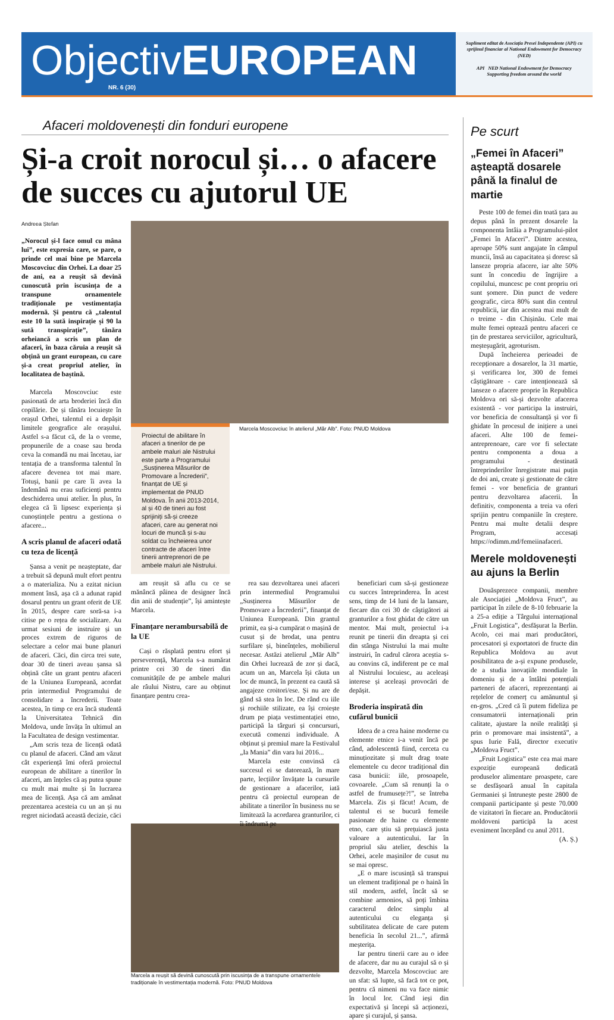ObjectivEUROPEAN
NR. 6 (30)
Supliment editat de Asociația Presei Independente (API) cu sprijinul financiar al National Endowment for Democracy (NED)
API NED National Endowment for Democracy
Supporting freedom around the world
Afaceri moldovenești din fonduri europene
Și-a croit norocul și… o afacere de succes cu ajutorul UE
Andreea Ștefan
„Norocul și-l face omul cu mâna lui”, este expresia care, se pare, o prinde cel mai bine pe Marcela Moscovciuc din Orhei. La doar 25 de ani, ea a reușit să devină cunoscută prin iscusința de a transpune ornamentele tradiționale pe vestimentația modernă. Și pentru că „talentul este 10 la sută inspirație și 90 la sută transpirație”, tânăra orheiancă a scris un plan de afaceri, în baza căruia a reușit să obțină un grant european, cu care și-a creat propriul atelier, în localitatea de baștină.
Marcela Moscovciuc este pasionată de arta broderiei încă din copilărie. De și tânăra locuiește în orașul Orhei, talentul ei a depășit limitele geografice ale orașului. Astfel s-a făcut că, de la o vreme, propunerile de a coase sau broda ceva la comandă nu mai încetau, iar tentația de a transforma talentul în afacere devenea tot mai mare. Totuși, banii pe care îi avea la îndemână nu erau suficienți pentru deschiderea unui atelier. În plus, în elegea că îi lipsesc experiența și cunoștințele pentru a gestiona o afacere...
A scris planul de afaceri odată cu teza de licență
Șansa a venit pe neașteptate, dar a trebuit să depună mult efort pentru a o materializa. Nu a ezitat niciun moment însă, așa că a adunat rapid dosarul pentru un grant oferit de UE în 2015, despre care soră-sa i-a citise pe o rețea de socializare. Au urmat sesiuni de instruire și un proces extrem de riguros de selectare a celor mai bune planuri de afaceri. Căci, din circa trei sute, doar 30 de tineri aveau șansa să obțină câte un grant pentru afaceri de la Uniunea Europeană, acordat prin intermediul Programului de consolidare a încrederii. Toate acestea, în timp ce era încă studentă la Universitatea Tehnică din Moldova, unde învăța în ultimul an la Facultatea de design vestimentar.
„Am scris teza de licență odată cu planul de afaceri. Când am văzut cât experiență îmi oferă proiectul european de abilitare a tinerilor în afaceri, am înțeles că aș putea spune cu mult mai multe și în lucrarea mea de licență. Așa că am amânat prezentarea acesteia cu un an și nu regret niciodată această decizie, căci
Proiectul de abilitare în afaceri a tinerilor de pe ambele maluri ale Nistrului este parte a Programului „Susținerea Măsurilor de Promovare a Încrederii”, finanțat de UE și implementat de PNUD Moldova. În anii 2013-2014, al și 40 de tineri au fost sprijiniți să-și creeze afaceri, care au generat noi locuri de muncă și s-au soldat cu încheierea unor contracte de afaceri între tinerii antreprenori de pe ambele maluri ale Nistrului.
Marcela Moscovciuc în atelierul „Măr Alb”. Foto: PNUD Moldova
am reușit să aflu cu ce se mănâncă pâinea de designer încă din anii de studenție”, își amintește Marcela.
Finanțare nerambursabilă de la UE
Cași o răsplată pentru efort și perseverență, Marcela s-a numărat printre cei 30 de tineri din comunitățile de pe ambele maluri ale râului Nistru, care au obținut finanțare pentru crea-
rea sau dezvoltarea unei afaceri prin intermediul Programului „Susținerea Măsurilor de Promovare a Încrederii”, finanțat de Uniunea Europeană. Din grantul primit, ea și-a cumpărat o mașină de cusut și de brodat, una pentru surfilare și, bineînțeles, mobilierul necesar. Astăzi atelierul „Măr Alb” din Orhei lucrează de zor și dacă, acum un an, Marcela își căuta un loc de muncă, în prezent ea caută să angajeze croitori/ese. Și nu are de gând să stea în loc. De rând cu iile și rochiile stilizate, ea își croiește drum pe piața vestimentației etno, participă la târguri și concursuri, execută comenzi individuale. A obținut și premiul mare la Festivalul „Ia Mania” din vara lui 2016...
Marcela este convinsă că succesul ei se datorează, în mare parte, lecțiilor învățate la cursurile de gestionare a afacerilor, iată pentru că proiectul european de abilitate a tinerilor în business nu se limitează la acordarea granturilor, ci îi îndrumă pe
beneficiari cum să-și gestioneze cu succes întreprinderea. În acest sens, timp de 14 luni de la lansare, fiecare din cei 30 de câștigători ai granturilor a fost ghidat de către un mentor. Mai mult, proiectul i-a reunit pe tinerii din dreapta și cei din stânga Nistrului la mai multe instruiri, în cadrul cărora aceștia s-au convins că, indiferent pe ce mal al Nistrului locuiesc, au aceleași interese și aceleași provocări de depășit.
Broderia inspirată din cufărul bunicii
Ideea de a crea haine moderne cu elemente etnice i-a venit încă pe când, adolescentă fiind, cerceta cu minuțiozitate și mult drag toate elementele cu decor tradițional din casa bunicii: iile, prosoapele, covoarele. „Cum să renunți la o astfel de frumusețe?!”, se întreba Marcela. Zis și făcut! Acum, de talentul ei se bucură femeile pasionate de haine cu elemente etno, care știu să prețuiască justa valoare a autenticului. Iar în propriul său atelier, deschis la Orhei, acele mașinilor de cusut nu se mai opresc.
„E o mare iscusință să transpui un element tradițional pe o haină în stil modern, astfel, încât să se combine armonios, să poți îmbina caracterul deloc simplu al autenticului cu eleganța și subtilitatea delicate de care putem beneficia în secolul 21...”, afirmă meșterița.
Iar pentru tinerii care au o idee de afacere, dar nu au curajul să o și dezvolte, Marcela Moscovciuc are un sfat: să lupte, să facă tot ce pot, pentru că nimeni nu va face nimic în locul lor. Când ieși din expectativă și începi să acționezi, apare și curajul, și șansa.
Marcela a reușit să devină cunoscută prin iscusința de a transpune ornamentele tradiționale în vestimentația modernă. Foto: PNUD Moldova
Pe scurt
„Femei în Afaceri” așteaptă dosarele până la finalul de martie
Peste 100 de femei din toată țara au depus până în prezent dosarele la componenta întâia a Programului-pilot „Femei în Afaceri”. Dintre acestea, aproape 50% sunt angajate în câmpul muncii, însă au capacitatea și doresc să lanseze propria afacere, iar alte 50% sunt în concediu de îngrijire a copilului, muncesc pe cont propriu ori sunt șomere. Din punct de vedere geografic, circa 80% sunt din centrul republicii, iar din acestea mai mult de o treime - din Chișinău. Cele mai multe femei optează pentru afaceri ce țin de prestarea serviciilor, agricultură, meșteșugărit, agroturism.
După încheierea perioadei de recepționare a dosarelor, la 31 martie, și verificarea lor, 300 de femei câștigătoare - care intenționează să lanseze o afacere proprie în Republica Moldova ori să-și dezvolte afacerea existentă - vor participa la instruiri, vor beneficia de consultanță și vor fi ghidate în procesul de inițiere a unei afaceri. Alte 100 de femei-antreprenoare, care vor fi selectate pentru componenta a doua a programului - destinată întreprinderilor înregistrate mai puțin de doi ani, create și gestionate de către femei - vor beneficia de granturi pentru dezvoltarea afacerii. În definitiv, componenta a treia va oferi sprijin pentru companiile în creștere. Pentru mai multe detalii despre Program, accesați https://odimm.md/femeiinafaceri.
Merele moldovenești au ajuns la Berlin
Douăsprezece companii, membre ale Asociației „Moldova Fruct”, au participat în zilele de 8-10 februarie la a 25-a ediție a Târgului internațional „Fruit Logistica”, desfășurat la Berlin. Acolo, cei mai mari producători, procesatori și exportatori de fructe din Republica Moldova au avut posibilitatea de a-și expune produsele, de a studia inovațiile mondiale în domeniu și de a întâlni potențiali parteneri de afaceri, reprezentanți ai rețelelor de comerț cu amănuntul și en-gros. „Cred că îi putem fideliza pe consumatorii internaționali prin calitate, ajustare la noile realități și prin o promovare mai insistentă”, a spus Iurie Fală, director executiv „Moldova Fruct”.
„Fruit Logistica” este cea mai mare expoziție europeană dedicată produselor alimentare proaspete, care se desfășoară anual în capitala Germaniei și întrunește peste 2800 de companii participante și peste 70.000 de vizitatori în fiecare an. Producătorii moldoveni participă la acest eveniment începând cu anul 2011.
(A. Ș.)